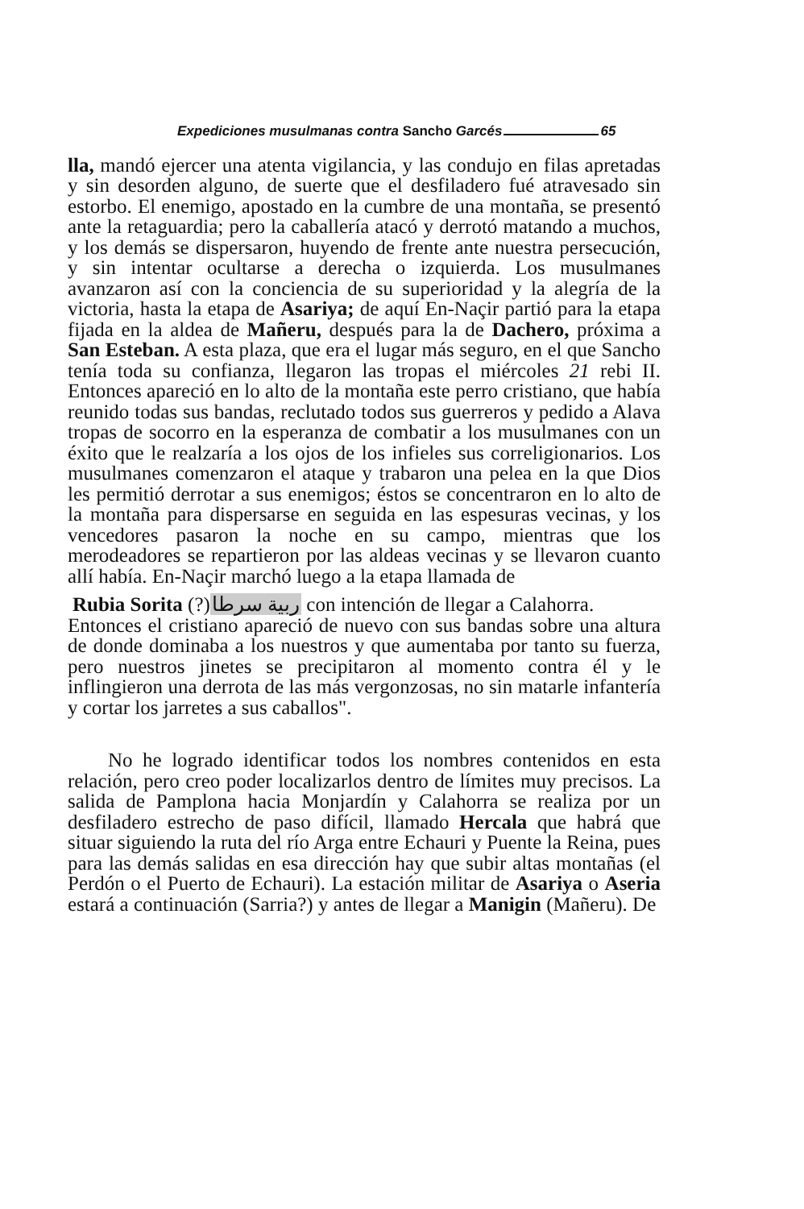Expediciones musulmanas contra Sancho Garcés 65
lla, mandó ejercer una atenta vigilancia, y las condujo en filas apretadas y sin desorden alguno, de suerte que el desfiladero fué atravesado sin estorbo. El enemigo, apostado en la cumbre de una montaña, se presentó ante la retaguardia; pero la caballería atacó y derrotó matando a muchos, y los demás se dispersaron, huyendo de frente ante nuestra persecución, y sin intentar ocultarse a derecha o izquierda. Los musulmanes avanzaron así con la conciencia de su superioridad y la alegría de la victoria, hasta la etapa de Asariya; de aquí En-Naçir partió para la etapa fijada en la aldea de Mañeru, después para la de Dachero, próxima a San Esteban. A esta plaza, que era el lugar más seguro, en el que Sancho tenía toda su confianza, llegaron las tropas el miércoles 21 rebi II. Entonces apareció en lo alto de la montaña este perro cristiano, que había reunido todas sus bandas, reclutado todos sus guerreros y pedido a Alava tropas de socorro en la esperanza de combatir a los musulmanes con un éxito que le realzaría a los ojos de los infieles sus correligionarios. Los musulmanes comenzaron el ataque y trabaron una pelea en la que Dios les permitió derrotar a sus enemigos; éstos se concentraron en lo alto de la montaña para dispersarse en seguida en las espesuras vecinas, y los vencedores pasaron la noche en su campo, mientras que los merodeadores se repartieron por las aldeas vecinas y se llevaron cuanto allí había. En-Naçir marchó luego a la etapa llamada de
Rubia Sorita (?)ربية سرطا con intención de llegar a Calahorra.
Entonces el cristiano apareció de nuevo con sus bandas sobre una altura de donde dominaba a los nuestros y que aumentaba por tanto su fuerza, pero nuestros jinetes se precipitaron al momento contra él y le inflingieron una derrota de las más vergonzosas, no sin matarle infantería y cortar los jarretes a sus caballos".
No he logrado identificar todos los nombres contenidos en esta relación, pero creo poder localizarlos dentro de límites muy precisos. La salida de Pamplona hacia Monjardín y Calahorra se realiza por un desfiladero estrecho de paso difícil, llamado Hercala que habrá que situar siguiendo la ruta del río Arga entre Echauri y Puente la Reina, pues para las demás salidas en esa dirección hay que subir altas montañas (el Perdón o el Puerto de Echauri). La estación militar de Asariya o Aseria estará a continuación (Sarria?) y antes de llegar a Manigin (Mañeru). De